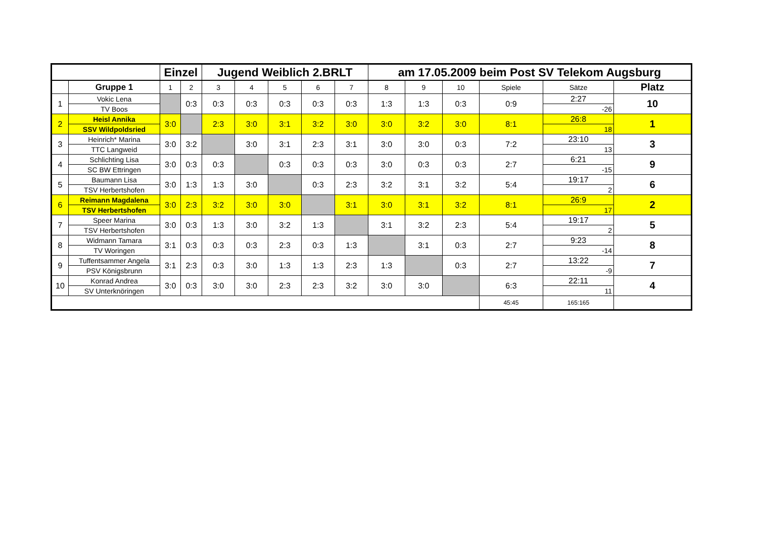| | | Einzel | | Jugend Weiblich 2.BRLT | | | | | am 17.05.2009 beim Post SV Telekom Augsburg | | | | | |
| | Gruppe 1 | 1 | 2 | 3 | 4 | 5 | 6 | 7 | 8 | 9 | 10 | Spiele | Sätze | Platz |
| 1 | Vokic Lena | | 0:3 | 0:3 | 0:3 | 0:3 | 0:3 | 0:3 | 1:3 | 1:3 | 0:3 | 0:9 | 2:27 | 10 |
| | TV Boos | | | | | | | | | | | | -26 | |
| 2 | Heisl Annika | 3:0 | | 2:3 | 3:0 | 3:1 | 3:2 | 3:0 | 3:0 | 3:2 | 3:0 | 8:1 | 26:8 | 1 |
| | SSV Wildpoldsried | | | | | | | | | | | | 18 | |
| 3 | Heinrich* Marina | 3:0 | 3:2 | | 3:0 | 3:1 | 2:3 | 3:1 | 3:0 | 3:0 | 0:3 | 7:2 | 23:10 | 3 |
| | TTC Langweid | | | | | | | | | | | | 13 | |
| 4 | Schlichting Lisa | 3:0 | 0:3 | 0:3 | | 0:3 | 0:3 | 0:3 | 3:0 | 0:3 | 0:3 | 2:7 | 6:21 | 9 |
| | SC BW Ettringen | | | | | | | | | | | | -15 | |
| 5 | Baumann Lisa | 3:0 | 1:3 | 1:3 | 3:0 | | 0:3 | 2:3 | 3:2 | 3:1 | 3:2 | 5:4 | 19:17 | 6 |
| | TSV Herbertshofen | | | | | | | | | | | | 2 | |
| 6 | Reimann Magdalena | 3:0 | 2:3 | 3:2 | 3:0 | 3:0 | | 3:1 | 3:0 | 3:1 | 3:2 | 8:1 | 26:9 | 2 |
| | TSV Herbertshofen | | | | | | | | | | | | 17 | |
| 7 | Speer Marina | 3:0 | 0:3 | 1:3 | 3:0 | 3:2 | 1:3 | | 3:1 | 3:2 | 2:3 | 5:4 | 19:17 | 5 |
| | TSV Herbertshofen | | | | | | | | | | | | 2 | |
| 8 | Widmann Tamara | 3:1 | 0:3 | 0:3 | 0:3 | 2:3 | 0:3 | 1:3 | | 3:1 | 0:3 | 2:7 | 9:23 | 8 |
| | TV Woringen | | | | | | | | | | | | -14 | |
| 9 | Tuffentsammer Angela | 3:1 | 2:3 | 0:3 | 3:0 | 1:3 | 1:3 | 2:3 | 1:3 | | 0:3 | 2:7 | 13:22 | 7 |
| | PSV Königsbrunn | | | | | | | | | | | | -9 | |
| 10 | Konrad Andrea | 3:0 | 0:3 | 3:0 | 3:0 | 2:3 | 2:3 | 3:2 | 3:0 | 3:0 | | 6:3 | 22:11 | 4 |
| | SV Unterknöringen | | | | | | | | | | | | 11 | |
| | | | | | | | | | | | | 45:45 | 165:165 | |